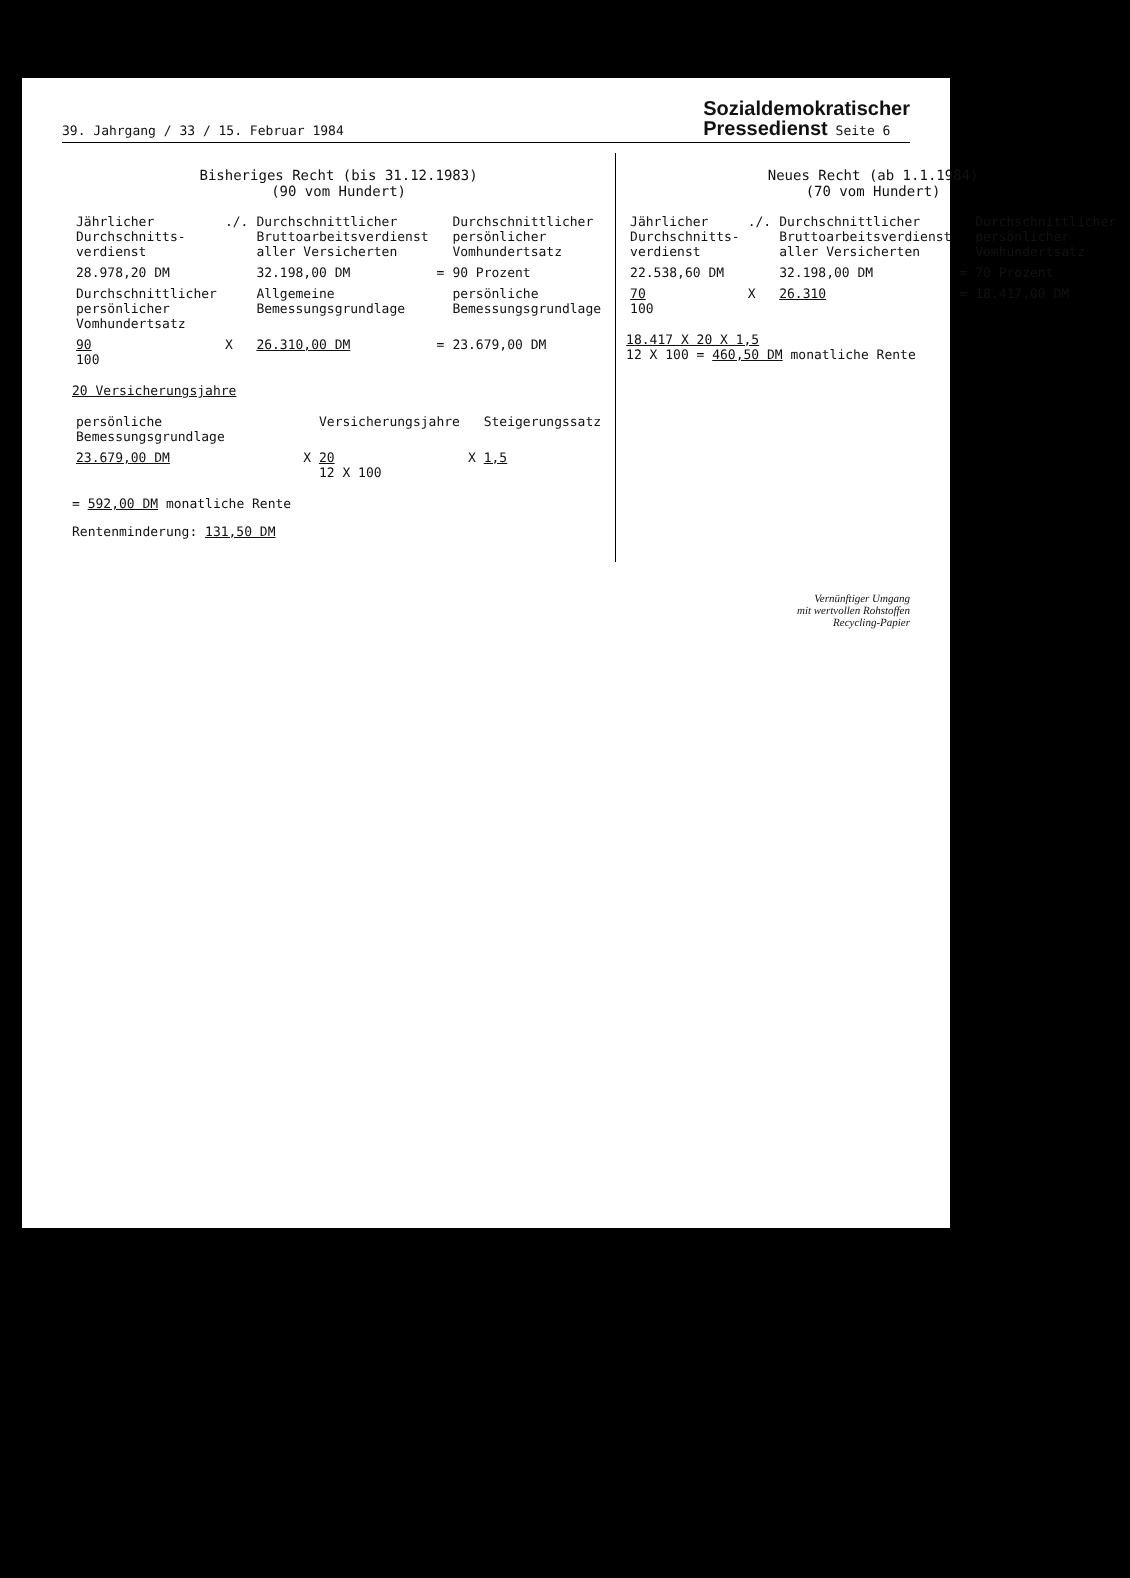39. Jahrgang / 33 / 15. Februar 1984
Sozialdemokratischer
Pressedienst Seite 6
Bisheriges Recht (bis 31.12.1983)
(90 vom Hundert)
| Jährlicher Durchschnitts-verdienst | ./. | Durchschnittlicher Bruttoarbeitsverdienst aller Versicherten | | Durchschnittlicher persönlicher Vomhundertsatz |
| 28.978,20 DM | | 32.198,00 DM | = | 90 Prozent |
| Durchschnittlicher persönlicher Vomhundertsatz | | Allgemeine Bemessungsgrundlage | | persönliche Bemessungsgrundlage |
| 90 100 | X | 26.310,00 DM | = | 23.679,00 DM |
20 Versicherungsjahre
| persönliche Bemessungsgrundlage | | Versicherungsjahre | | Steigerungssatz |
| 23.679,00 DM | X | 20 12 X 100 | X | 1,5 |
= 592,00 DM monatliche Rente
Rentenminderung: 131,50 DM
Neues Recht (ab 1.1.1984)
(70 vom Hundert)
| Jährlicher Durchschnitts-verdienst | ./. | Durchschnittlicher Bruttoarbeitsverdienst aller Versicherten | | Durchschnittlicher persönlicher Vomhundertsatz |
| 22.538,60 DM | | 32.198,00 DM | = | 70 Prozent |
| 70 100 | X | 26.310 | = | 18.417,00 DM |
18.417 X 20 X 1,5
12 X 100 = 460,50 DM monatliche Rente
Vernünftiger Umgang
mit wertvollen Rohstoffen
Recycling-Papier